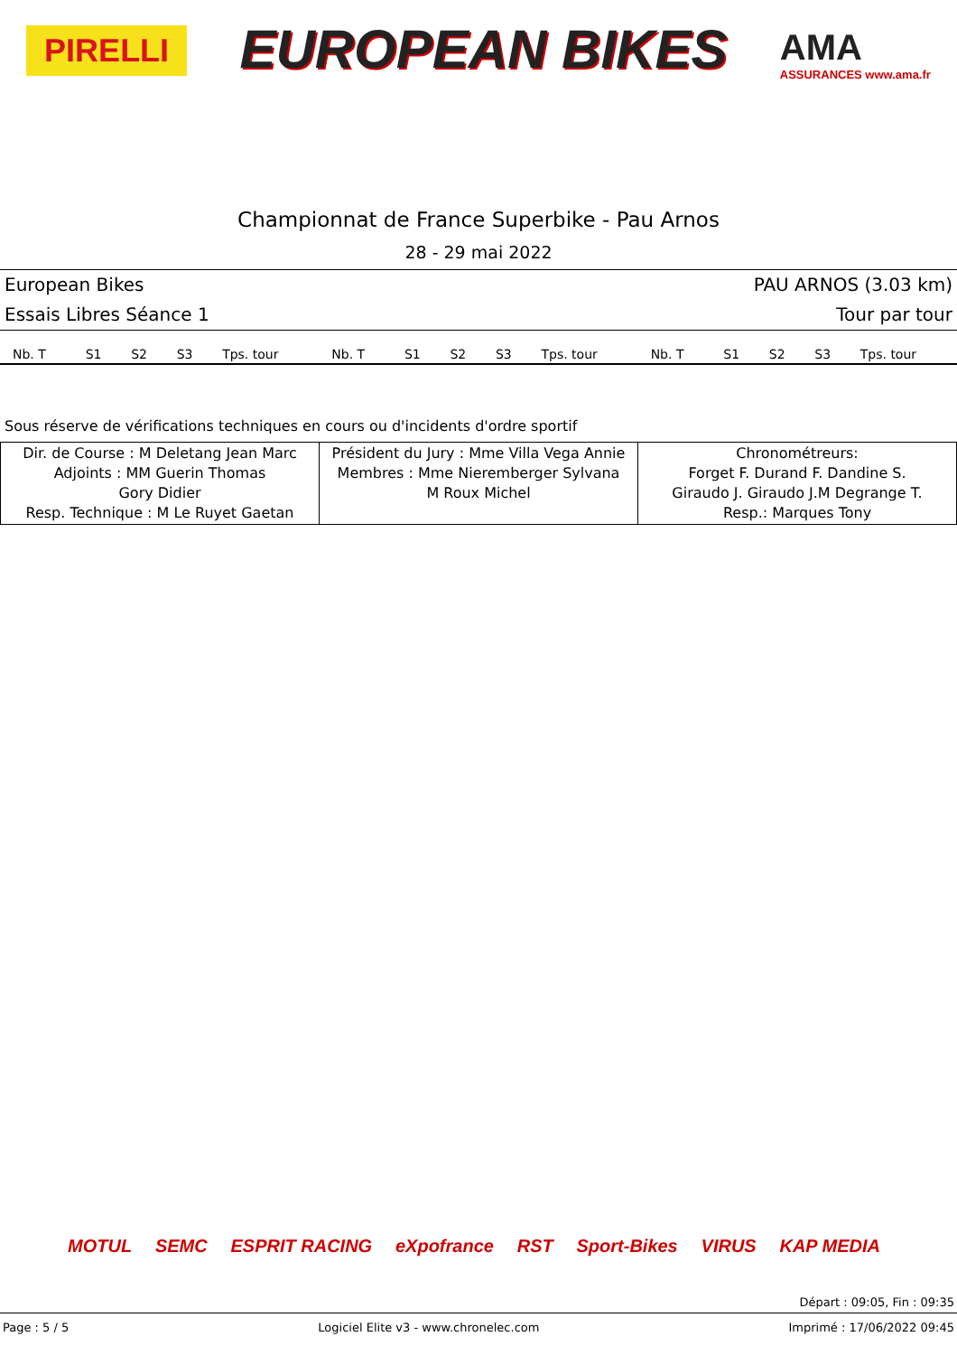PIRELLI
EUROPEAN BIKES
AMA
ASSURANCES www.ama.fr
Championnat de France Superbike - Pau Arnos
28 - 29 mai 2022
European Bikes PAU ARNOS (3.03 km)
Essais Libres Séance 1 Tour par tour
| Nb. T | S1 | S2 | S3 | Tps. tour | Nb. T | S1 | S2 | S3 | Tps. tour | Nb. T | S1 | S2 | S3 | Tps. tour |
| --- | --- | --- | --- | --- | --- | --- | --- | --- | --- | --- | --- | --- | --- | --- |
Sous réserve de vérifications techniques en cours ou d'incidents d'ordre sportif
| Dir. de Course : M Deletang Jean Marc Adjoints : MM Guerin Thomas Gory Didier Resp. Technique : M Le Ruyet Gaetan | Président du Jury : Mme Villa Vega Annie Membres : Mme Nieremberger Sylvana M Roux Michel | Chronométreurs: Forget F. Durand F. Dandine S. Giraudo J. Giraudo J.M Degrange T. Resp.: Marques Tony |
MOTUL SEMC ESPRIT RACING eXpofrance RST Sport-Bikes VIRUS KAP MEDIA
Départ : 09:05, Fin : 09:35
Page : 5 / 5 Logiciel Elite v3 - www.chronelec.com Imprimé : 17/06/2022 09:45